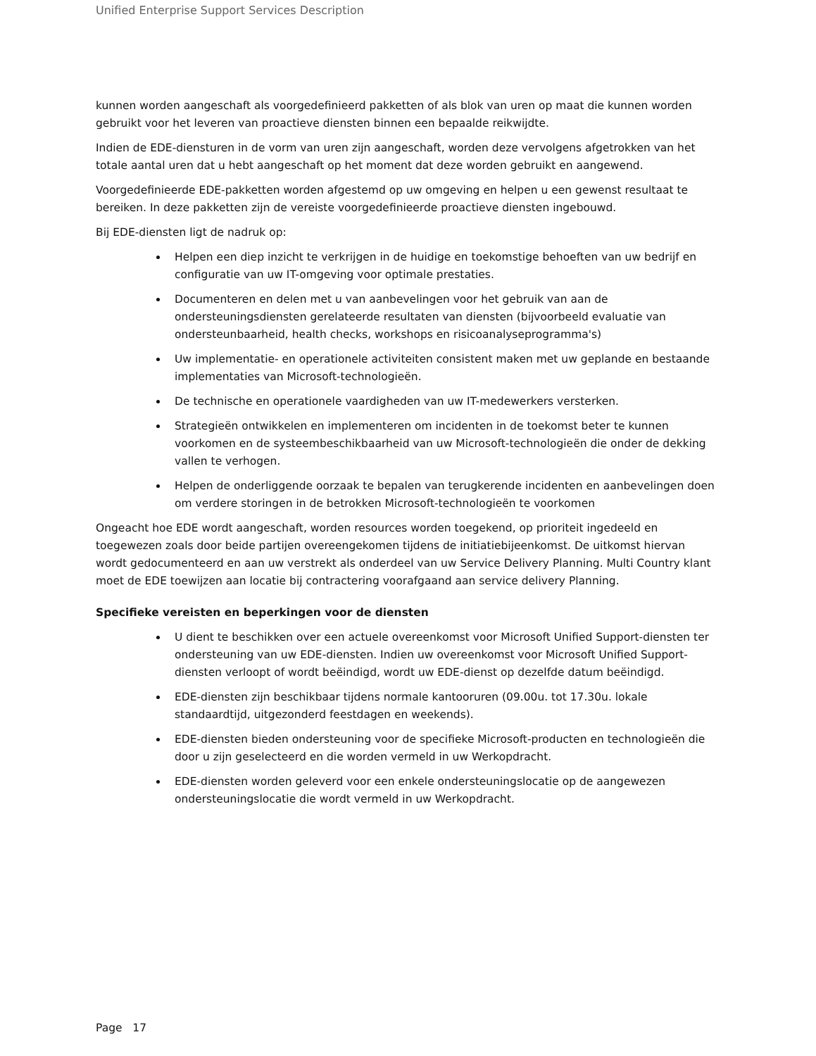Unified Enterprise Support Services Description
kunnen worden aangeschaft als voorgedefinieerd pakketten of als blok van uren op maat die kunnen worden gebruikt voor het leveren van proactieve diensten binnen een bepaalde reikwijdte.
Indien de EDE-diensturen in de vorm van uren zijn aangeschaft, worden deze vervolgens afgetrokken van het totale aantal uren dat u hebt aangeschaft op het moment dat deze worden gebruikt en aangewend.
Voorgedefinieerde EDE-pakketten worden afgestemd op uw omgeving en helpen u een gewenst resultaat te bereiken. In deze pakketten zijn de vereiste voorgedefinieerde proactieve diensten ingebouwd.
Bij EDE-diensten ligt de nadruk op:
Helpen een diep inzicht te verkrijgen in de huidige en toekomstige behoeften van uw bedrijf en configuratie van uw IT-omgeving voor optimale prestaties.
Documenteren en delen met u van aanbevelingen voor het gebruik van aan de ondersteuningsdiensten gerelateerde resultaten van diensten (bijvoorbeeld evaluatie van ondersteunbaarheid, health checks, workshops en risicoanalyseprogramma's)
Uw implementatie- en operationele activiteiten consistent maken met uw geplande en bestaande implementaties van Microsoft-technologieën.
De technische en operationele vaardigheden van uw IT-medewerkers versterken.
Strategieën ontwikkelen en implementeren om incidenten in de toekomst beter te kunnen voorkomen en de systeembeschikbaarheid van uw Microsoft-technologieën die onder de dekking vallen te verhogen.
Helpen de onderliggende oorzaak te bepalen van terugkerende incidenten en aanbevelingen doen om verdere storingen in de betrokken Microsoft-technologieën te voorkomen
Ongeacht hoe EDE wordt aangeschaft, worden resources worden toegekend, op prioriteit ingedeeld en toegewezen zoals door beide partijen overeengekomen tijdens de initiatiebijeenkomst. De uitkomst hiervan wordt gedocumenteerd en aan uw verstrekt als onderdeel van uw Service Delivery Planning. Multi Country klant moet de EDE toewijzen aan locatie bij contractering voorafgaand aan service delivery Planning.
Specifieke vereisten en beperkingen voor de diensten
U dient te beschikken over een actuele overeenkomst voor Microsoft Unified Support-diensten ter ondersteuning van uw EDE-diensten. Indien uw overeenkomst voor Microsoft Unified Support-diensten verloopt of wordt beëindigd, wordt uw EDE-dienst op dezelfde datum beëindigd.
EDE-diensten zijn beschikbaar tijdens normale kantooruren (09.00u. tot 17.30u. lokale standaardtijd, uitgezonderd feestdagen en weekends).
EDE-diensten bieden ondersteuning voor de specifieke Microsoft-producten en technologieën die door u zijn geselecteerd en die worden vermeld in uw Werkopdracht.
EDE-diensten worden geleverd voor een enkele ondersteuningslocatie op de aangewezen ondersteuningslocatie die wordt vermeld in uw Werkopdracht.
Page 17